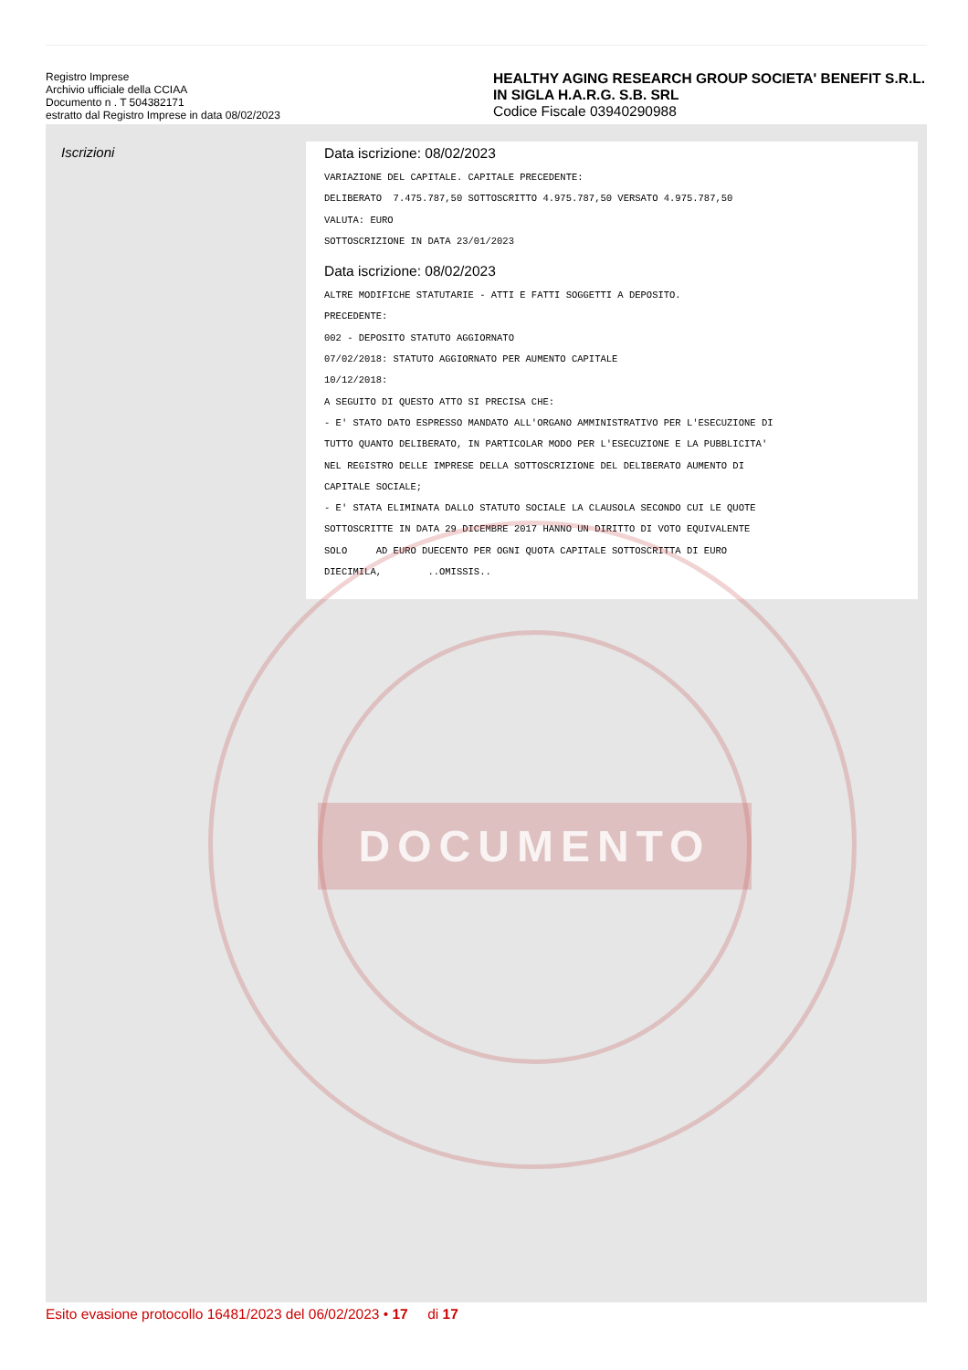Registro Imprese
Archivio ufficiale della CCIAA
Documento n . T 504382171
estratto dal Registro Imprese in data 08/02/2023
HEALTHY AGING RESEARCH GROUP SOCIETA' BENEFIT S.R.L. IN SIGLA H.A.R.G. S.B. SRL
Codice Fiscale 03940290988
Iscrizioni
Data iscrizione: 08/02/2023
VARIAZIONE DEL CAPITALE. CAPITALE PRECEDENTE: DELIBERATO 7.475.787,50 SOTTOSCRITTO 4.975.787,50 VERSATO 4.975.787,50 VALUTA: EURO SOTTOSCRIZIONE IN DATA 23/01/2023
Data iscrizione: 08/02/2023
ALTRE MODIFICHE STATUTARIE - ATTI E FATTI SOGGETTI A DEPOSITO. PRECEDENTE: 002 - DEPOSITO STATUTO AGGIORNATO 07/02/2018: STATUTO AGGIORNATO PER AUMENTO CAPITALE 10/12/2018: A SEGUITO DI QUESTO ATTO SI PRECISA CHE: - E' STATO DATO ESPRESSO MANDATO ALL'ORGANO AMMINISTRATIVO PER L'ESECUZIONE DI TUTTO QUANTO DELIBERATO, IN PARTICOLAR MODO PER L'ESECUZIONE E LA PUBBLICITA' NEL REGISTRO DELLE IMPRESE DELLA SOTTOSCRIZIONE DEL DELIBERATO AUMENTO DI CAPITALE SOCIALE; - E' STATA ELIMINATA DALLO STATUTO SOCIALE LA CLAUSOLA SECONDO CUI LE QUOTE SOTTOSCRITTE IN DATA 29 DICEMBRE 2017 HANNO UN DIRITTO DI VOTO EQUIVALENTE SOLO AD EURO DUECENTO PER OGNI QUOTA CAPITALE SOTTOSCRITTA DI EURO DIECIMILA, ..OMISSIS..
DOCUMENTO
Esito evasione protocollo 16481/2023 del 06/02/2023 • 17 di 17